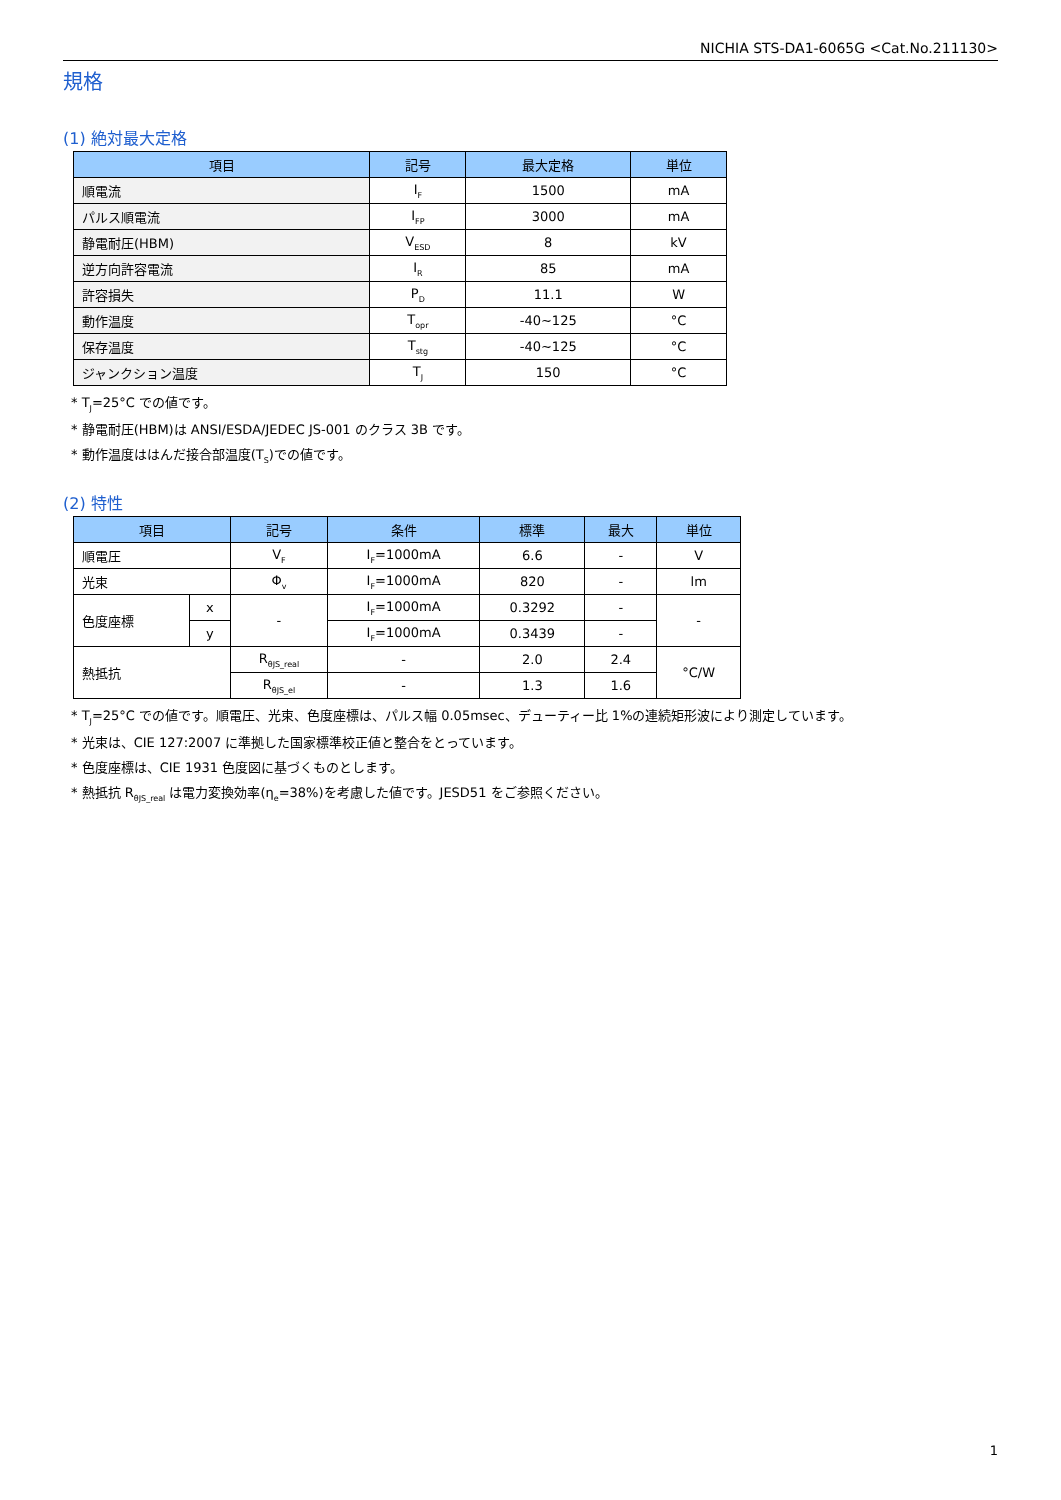NICHIA STS-DA1-6065G <Cat.No.211130>
規格
(1) 絶対最大定格
| 項目 | 記号 | 最大定格 | 単位 |
| --- | --- | --- | --- |
| 順電流 | I<sub>F</sub> | 1500 | mA |
| パルス順電流 | I<sub>FP</sub> | 3000 | mA |
| 静電耐圧(HBM) | V<sub>ESD</sub> | 8 | kV |
| 逆方向許容電流 | I<sub>R</sub> | 85 | mA |
| 許容損失 | P<sub>D</sub> | 11.1 | W |
| 動作温度 | T<sub>opr</sub> | -40~125 | °C |
| 保存温度 | T<sub>stg</sub> | -40~125 | °C |
| ジャンクション温度 | T<sub>J</sub> | 150 | °C |
* T<sub>J</sub>=25°C での値です。
* 静電耐圧(HBM)は ANSI/ESDA/JEDEC JS-001 のクラス 3B です。
* 動作温度ははんだ接合部温度(T<sub>S</sub>)での値です。
(2) 特性
| 項目 | | 記号 | 条件 | 標準 | 最大 | 単位 |
| --- | --- | --- | --- | --- | --- | --- |
| 順電圧 | | V<sub>F</sub> | I<sub>F</sub>=1000mA | 6.6 | - | V |
| 光束 | | Φ<sub>v</sub> | I<sub>F</sub>=1000mA | 820 | - | lm |
| 色度座標 | x | - | I<sub>F</sub>=1000mA | 0.3292 | - | - |
| | y | | I<sub>F</sub>=1000mA | 0.3439 | - | |
| 熱抵抗 | | R<sub>θJS_real</sub> | - | 2.0 | 2.4 | °C/W |
| | | R<sub>θJS_el</sub> | - | 1.3 | 1.6 | |
* T<sub>J</sub>=25°C での値です。順電圧、光束、色度座標は、パルス幅 0.05msec、デューティー比 1%の連続矩形波により測定しています。
* 光束は、CIE 127:2007 に準拠した国家標準校正値と整合をとっています。
* 色度座標は、CIE 1931 色度図に基づくものとします。
* 熱抵抗 R<sub>θJS_real</sub> は電力変換効率(η<sub>e</sub>=38%)を考慮した値です。JESD51 をご参照ください。
1